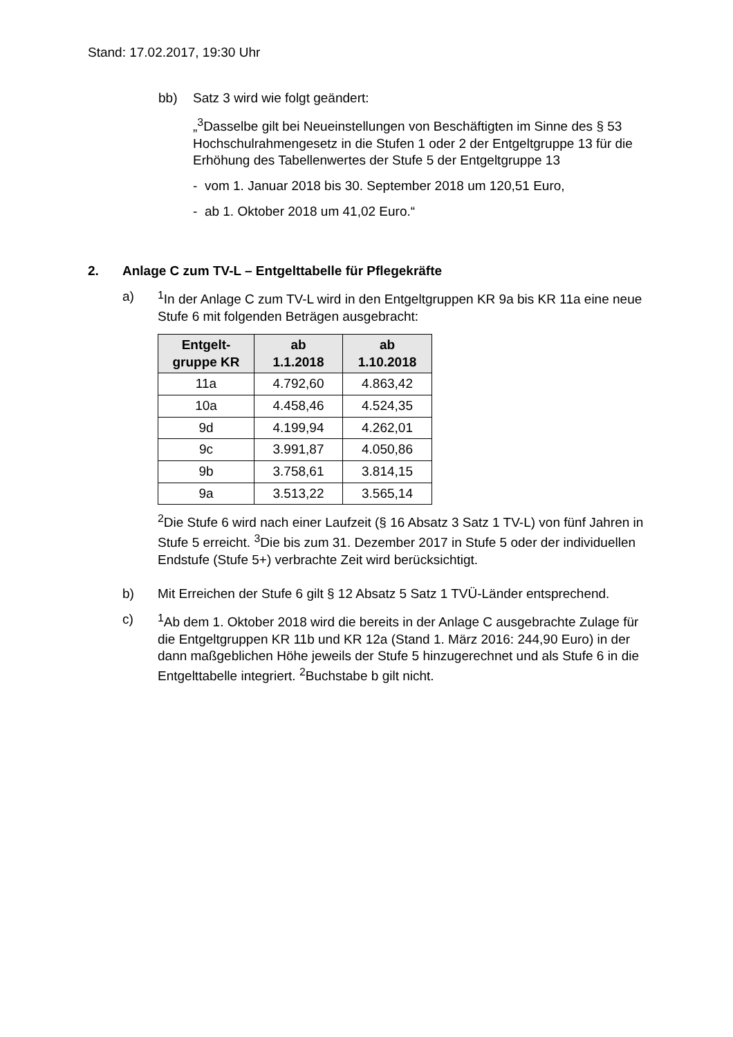Stand: 17.02.2017, 19:30 Uhr
bb) Satz 3 wird wie folgt geändert:
„<sup>3</sup>Dasselbe gilt bei Neueinstellungen von Beschäftigten im Sinne des § 53 Hochschulrahmengesetz in die Stufen 1 oder 2 der Entgeltgruppe 13 für die Erhöhung des Tabellenwertes der Stufe 5 der Entgeltgruppe 13
- vom 1. Januar 2018 bis 30. September 2018 um 120,51 Euro,
- ab 1. Oktober 2018 um 41,02 Euro.“
2. Anlage C zum TV-L – Entgelttabelle für Pflegekräfte
a) <sup>1</sup> In der Anlage C zum TV-L wird in den Entgeltgruppen KR 9a bis KR 11a eine neue Stufe 6 mit folgenden Beträgen ausgebracht:
| Entgelt- gruppe KR | ab 1.1.2018 | ab 1.10.2018 |
| --- | --- | --- |
| 11a | 4.792,60 | 4.863,42 |
| 10a | 4.458,46 | 4.524,35 |
| 9d | 4.199,94 | 4.262,01 |
| 9c | 3.991,87 | 4.050,86 |
| 9b | 3.758,61 | 3.814,15 |
| 9a | 3.513,22 | 3.565,14 |
<sup>2</sup> Die Stufe 6 wird nach einer Laufzeit (§ 16 Absatz 3 Satz 1 TV-L) von fünf Jahren in Stufe 5 erreicht. <sup>3</sup>Die bis zum 31. Dezember 2017 in Stufe 5 oder der individuellen Endstufe (Stufe 5+) verbrachte Zeit wird berücksichtigt.
b) Mit Erreichen der Stufe 6 gilt § 12 Absatz 5 Satz 1 TVÜ-Länder entsprechend.
c) <sup>1</sup> Ab dem 1. Oktober 2018 wird die bereits in der Anlage C ausgebrachte Zulage für die Entgeltgruppen KR 11b und KR 12a (Stand 1. März 2016: 244,90 Euro) in der dann maßgeblichen Höhe jeweils der Stufe 5 hinzugerechnet und als Stufe 6 in die Entgelttabelle integriert. <sup>2</sup>Buchstabe b gilt nicht.